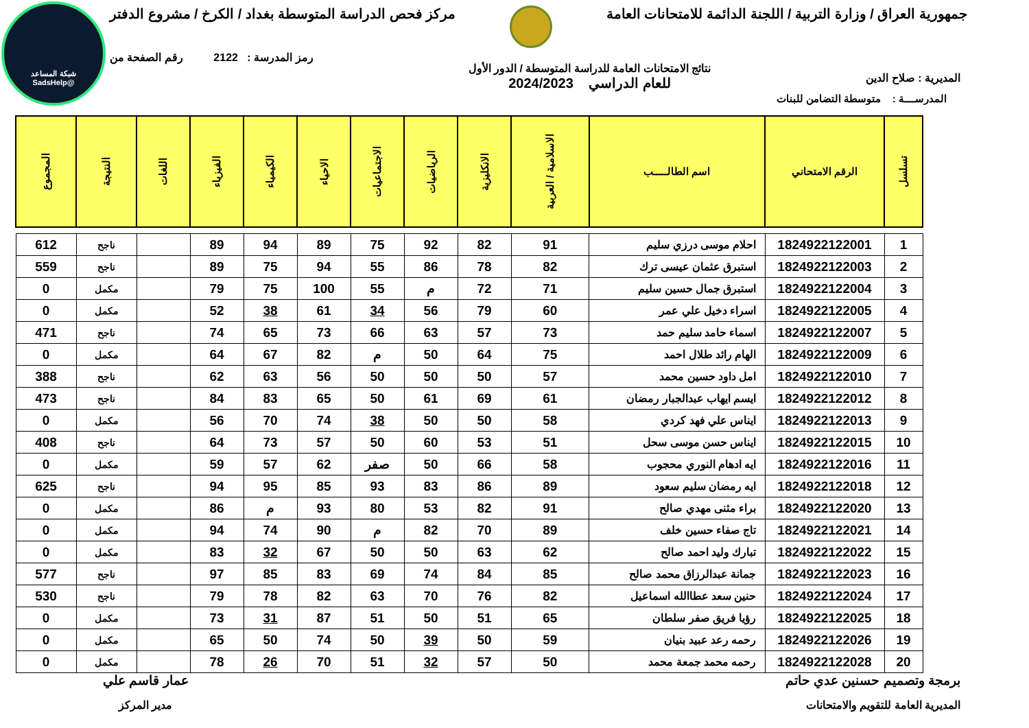شبكة المساعد
@SadsHelp
جمهورية العراق / وزارة التربية / اللجنة الدائمة للامتحانات العامة
مركز فحص الدراسة المتوسطة بغداد / الكرخ / مشروع الدفتر
المديرية : صلاح الدين
نتائج الامتحانات العامة للدراسة المتوسطة / الدور الأول
للعام الدراسي 2024/2023
رمز المدرسة : 2122 رقم الصفحة من
المدرســــة : متوسطة التضامن للبنات
| تسلسل | الرقم الامتحاني | اسم الطالـــــب | الاسلامية / العربية | الانكليزية | الرياضيات | الاجتماعيات | الاحياء | الكيمياء | الفيزياء | اللغات | النتيجة | المجموع |
| --- | --- | --- | --- | --- | --- | --- | --- | --- | --- | --- | --- | --- |
| 1 | 1824922122001 | احلام موسى درزي سليم | 91 | 82 | 92 | 75 | 89 | 94 | 89 | | ناجح | 612 |
| 2 | 1824922122003 | استبرق عثمان عيسى ترك | 82 | 78 | 86 | 55 | 94 | 75 | 89 | | ناجح | 559 |
| 3 | 1824922122004 | استبرق جمال حسين سليم | 71 | 72 | م | 55 | 100 | 75 | 79 | | مكمل | 0 |
| 4 | 1824922122005 | اسراء دخيل علي عمر | 60 | 79 | 56 | 34 | 61 | 38 | 52 | | مكمل | 0 |
| 5 | 1824922122007 | اسماء حامد سليم حمد | 73 | 57 | 63 | 66 | 73 | 65 | 74 | | ناجح | 471 |
| 6 | 1824922122009 | الهام رائد طلال احمد | 75 | 64 | 50 | م | 82 | 67 | 64 | | مكمل | 0 |
| 7 | 1824922122010 | امل داود حسين محمد | 57 | 50 | 50 | 50 | 56 | 63 | 62 | | ناجح | 388 |
| 8 | 1824922122012 | ايسم ايهاب عبدالجبار رمضان | 61 | 69 | 61 | 50 | 65 | 83 | 84 | | ناجح | 473 |
| 9 | 1824922122013 | ايناس علي فهد كردي | 58 | 50 | 50 | 38 | 74 | 70 | 56 | | مكمل | 0 |
| 10 | 1824922122015 | ايناس حسن موسى سحل | 51 | 53 | 60 | 50 | 57 | 73 | 64 | | ناجح | 408 |
| 11 | 1824922122016 | ايه ادهام النوري محجوب | 58 | 66 | 50 | صفر | 62 | 57 | 59 | | مكمل | 0 |
| 12 | 1824922122018 | ايه رمضان سليم سعود | 89 | 86 | 83 | 93 | 85 | 95 | 94 | | ناجح | 625 |
| 13 | 1824922122020 | براء مثنى مهدي صالح | 91 | 82 | 53 | 80 | 93 | م | 86 | | مكمل | 0 |
| 14 | 1824922122021 | تاج صفاء حسين خلف | 89 | 70 | 82 | م | 90 | 74 | 94 | | مكمل | 0 |
| 15 | 1824922122022 | تبارك وليد احمد صالح | 62 | 63 | 50 | 50 | 67 | 32 | 83 | | مكمل | 0 |
| 16 | 1824922122023 | جمانة عبدالرزاق محمد صالح | 85 | 84 | 74 | 69 | 83 | 85 | 97 | | ناجح | 577 |
| 17 | 1824922122024 | حنين سعد عطاالله اسماعيل | 82 | 76 | 70 | 63 | 82 | 78 | 79 | | ناجح | 530 |
| 18 | 1824922122025 | رؤيا فريق صفر سلطان | 65 | 51 | 50 | 51 | 87 | 31 | 73 | | مكمل | 0 |
| 19 | 1824922122026 | رحمه رعد عبيد بنيان | 59 | 50 | 39 | 50 | 74 | 50 | 65 | | مكمل | 0 |
| 20 | 1824922122028 | رحمه محمد جمعة محمد | 50 | 57 | 32 | 51 | 70 | 26 | 78 | | مكمل | 0 |
برمجة وتصميم حسنين عدي حاتم
المديرية العامة للتقويم والامتحانات
عمار قاسم علي
مدير المركز